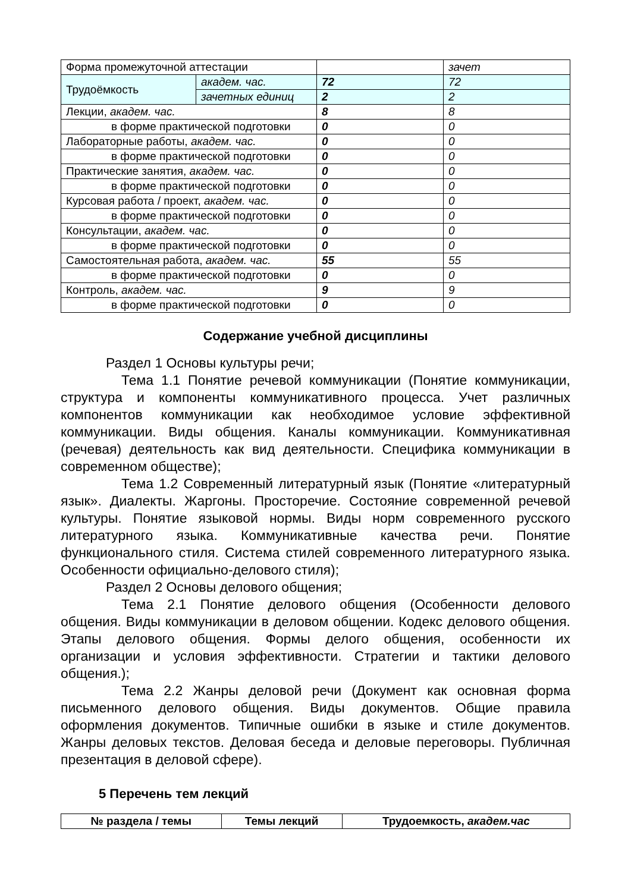| Форма промежуточной аттестации | | | зачет |
| Трудоёмкость | академ. час. | 72 | 72 |
| | зачетных единиц | 2 | 2 |
| Лекции, академ. час. | | 8 | 8 |
| в форме практической подготовки | | 0 | 0 |
| Лабораторные работы, академ. час. | | 0 | 0 |
| в форме практической подготовки | | 0 | 0 |
| Практические занятия, академ. час. | | 0 | 0 |
| в форме практической подготовки | | 0 | 0 |
| Курсовая работа / проект, академ. час. | | 0 | 0 |
| в форме практической подготовки | | 0 | 0 |
| Консультации, академ. час. | | 0 | 0 |
| в форме практической подготовки | | 0 | 0 |
| Самостоятельная работа, академ. час. | | 55 | 55 |
| в форме практической подготовки | | 0 | 0 |
| Контроль, академ. час. | | 9 | 9 |
| в форме практической подготовки | | 0 | 0 |
Содержание учебной дисциплины
Раздел 1 Основы культуры речи;
Тема 1.1 Понятие речевой коммуникации (Понятие коммуникации, структура и компоненты коммуникативного процесса. Учет различных компонентов коммуникации как необходимое условие эффективной коммуникации. Виды общения. Каналы коммуникации. Коммуникативная (речевая) деятельность как вид деятельности. Специфика коммуникации в современном обществе);
Тема 1.2 Современный литературный язык (Понятие «литературный язык». Диалекты. Жаргоны. Просторечие. Состояние современной речевой культуры. Понятие языковой нормы. Виды норм современного русского литературного языка. Коммуникативные качества речи. Понятие функционального стиля. Система стилей современного литературного языка. Особенности официально-делового стиля);
Раздел 2 Основы делового общения;
Тема 2.1 Понятие делового общения (Особенности делового общения. Виды коммуникации в деловом общении. Кодекс делового общения. Этапы делового общения. Формы делого общения, особенности их организации и условия эффективности. Стратегии и тактики делового общения.);
Тема 2.2 Жанры деловой речи (Документ как основная форма письменного делового общения. Виды документов. Общие правила оформления документов. Типичные ошибки в языке и стиле документов. Жанры деловых текстов. Деловая беседа и деловые переговоры. Публичная презентация в деловой сфере).
5 Перечень тем лекций
| № раздела / темы | Темы лекций | Трудоемкость, академ.час |
| --- | --- | --- |